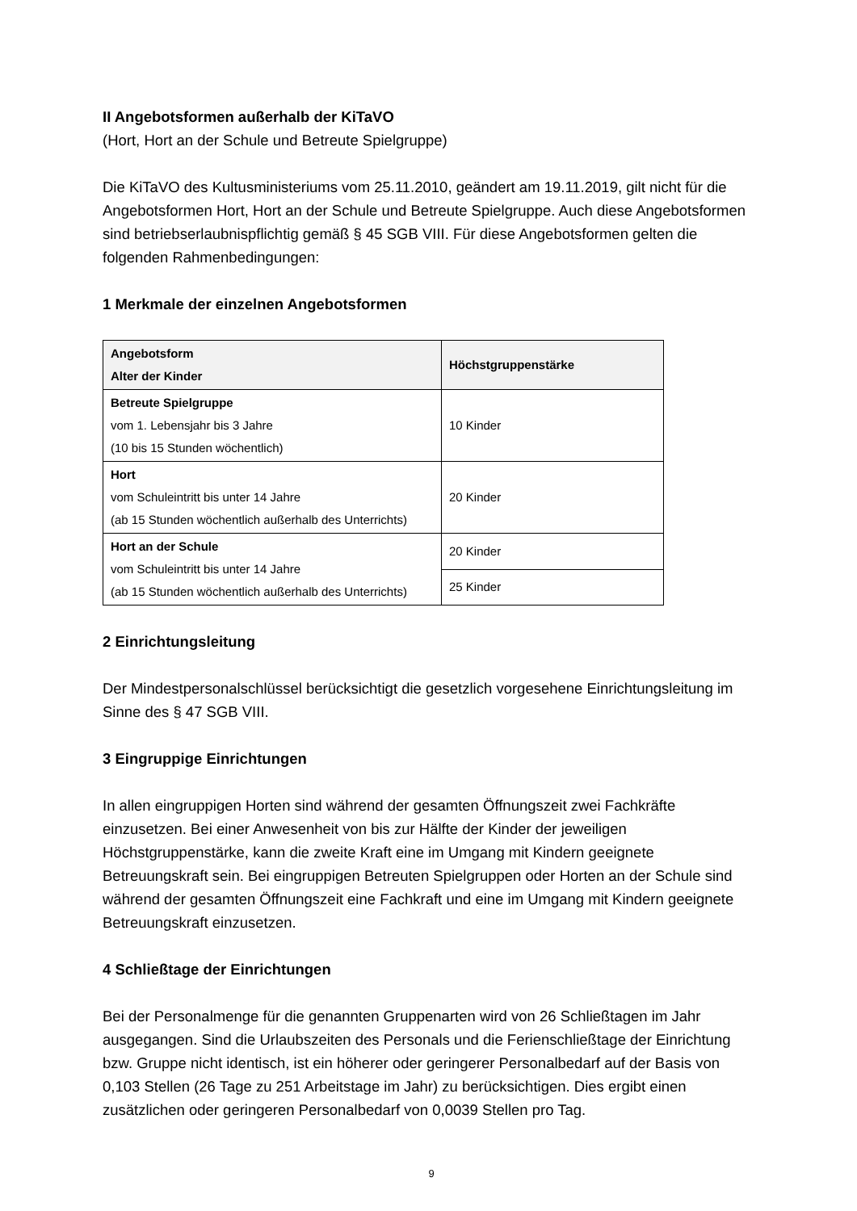II Angebotsformen außerhalb der KiTaVO
(Hort, Hort an der Schule und Betreute Spielgruppe)
Die KiTaVO des Kultusministeriums vom 25.11.2010, geändert am 19.11.2019, gilt nicht für die Angebotsformen Hort, Hort an der Schule und Betreute Spielgruppe. Auch diese Angebotsformen sind betriebserlaubnispflichtig gemäß § 45 SGB VIII. Für diese Angebotsformen gelten die folgenden Rahmenbedingungen:
1 Merkmale der einzelnen Angebotsformen
| Angebotsform Alter der Kinder | Höchstgruppenstärke |
| --- | --- |
| Betreute Spielgruppe vom 1. Lebensjahr bis 3 Jahre (10 bis 15 Stunden wöchentlich) | 10 Kinder |
| Hort vom Schuleintritt bis unter 14 Jahre (ab 15 Stunden wöchentlich außerhalb des Unterrichts) | 20 Kinder |
| Hort an der Schule vom Schuleintritt bis unter 14 Jahre (ab 15 Stunden wöchentlich außerhalb des Unterrichts) | 20 Kinder |
| | 25 Kinder |
2 Einrichtungsleitung
Der Mindestpersonalschlüssel berücksichtigt die gesetzlich vorgesehene Einrichtungsleitung im Sinne des § 47 SGB VIII.
3 Eingruppige Einrichtungen
In allen eingruppigen Horten sind während der gesamten Öffnungszeit zwei Fachkräfte einzusetzen. Bei einer Anwesenheit von bis zur Hälfte der Kinder der jeweiligen Höchstgruppenstärke, kann die zweite Kraft eine im Umgang mit Kindern geeignete Betreuungskraft sein. Bei eingruppigen Betreuten Spielgruppen oder Horten an der Schule sind während der gesamten Öffnungszeit eine Fachkraft und eine im Umgang mit Kindern geeignete Betreuungskraft einzusetzen.
4 Schließtage der Einrichtungen
Bei der Personalmenge für die genannten Gruppenarten wird von 26 Schließtagen im Jahr ausgegangen. Sind die Urlaubszeiten des Personals und die Ferienschließtage der Einrichtung bzw. Gruppe nicht identisch, ist ein höherer oder geringerer Personalbedarf auf der Basis von 0,103 Stellen (26 Tage zu 251 Arbeitstage im Jahr) zu berücksichtigen. Dies ergibt einen zusätzlichen oder geringeren Personalbedarf von 0,0039 Stellen pro Tag.
9